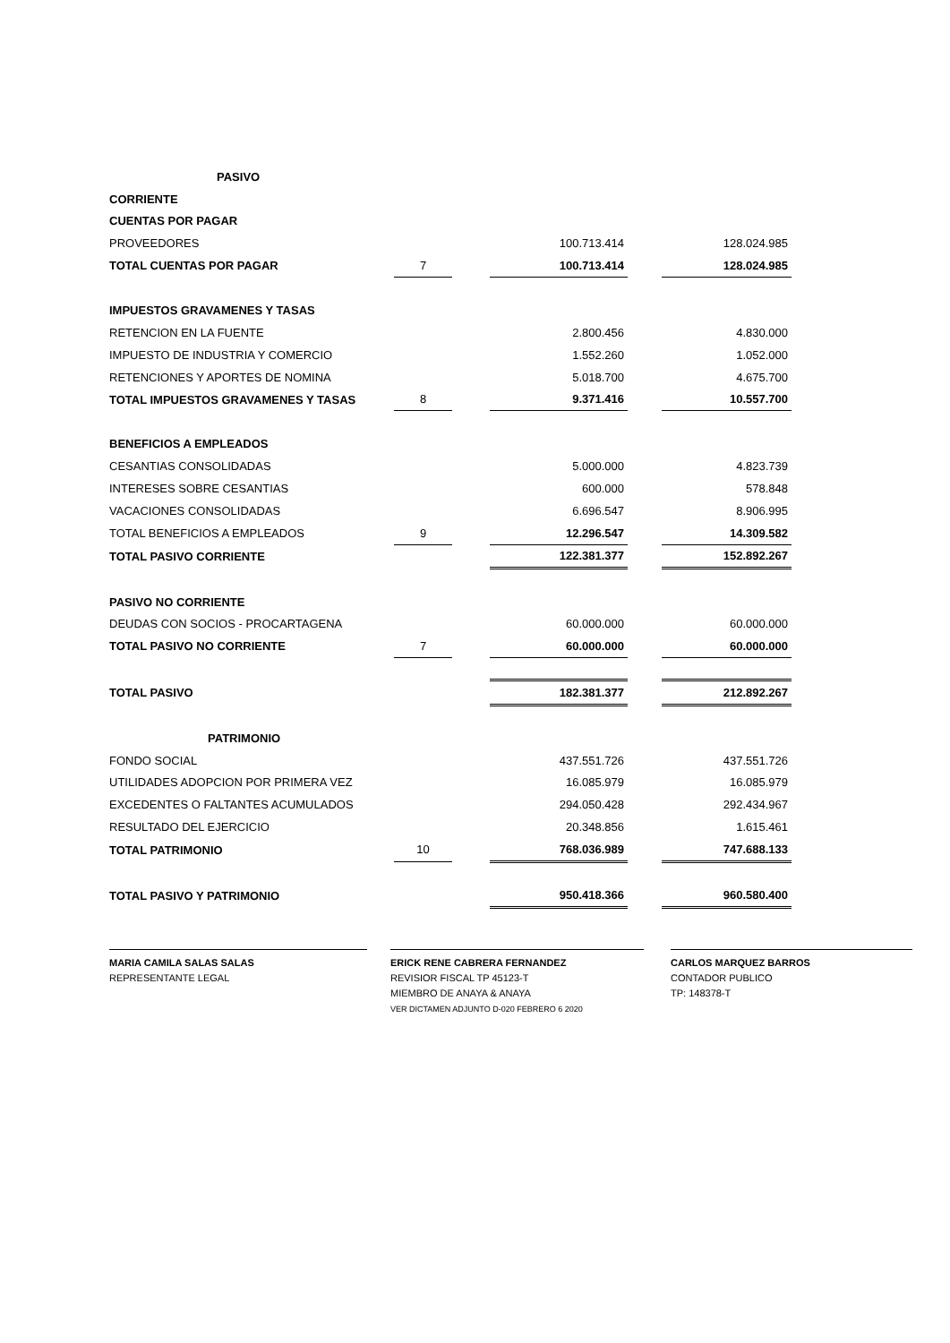| PASIVO | | | | | |
| CORRIENTE | | | | | |
| CUENTAS POR PAGAR | | | | | |
| PROVEEDORES | | | 100.713.414 | | 128.024.985 |
| TOTAL CUENTAS POR PAGAR | 7 | | 100.713.414 | | 128.024.985 |
| IMPUESTOS GRAVAMENES Y TASAS | | | | | |
| RETENCION EN LA FUENTE | | | 2.800.456 | | 4.830.000 |
| IMPUESTO DE INDUSTRIA Y COMERCIO | | | 1.552.260 | | 1.052.000 |
| RETENCIONES Y APORTES DE NOMINA | | | 5.018.700 | | 4.675.700 |
| TOTAL IMPUESTOS GRAVAMENES Y TASAS | 8 | | 9.371.416 | | 10.557.700 |
| BENEFICIOS A EMPLEADOS | | | | | |
| CESANTIAS CONSOLIDADAS | | | 5.000.000 | | 4.823.739 |
| INTERESES SOBRE CESANTIAS | | | 600.000 | | 578.848 |
| VACACIONES CONSOLIDADAS | | | 6.696.547 | | 8.906.995 |
| TOTAL BENEFICIOS A EMPLEADOS | 9 | | 12.296.547 | | 14.309.582 |
| TOTAL PASIVO CORRIENTE | | | 122.381.377 | | 152.892.267 |
| PASIVO NO CORRIENTE | | | | | |
| DEUDAS CON SOCIOS - PROCARTAGENA | | | 60.000.000 | | 60.000.000 |
| TOTAL PASIVO NO CORRIENTE | 7 | | 60.000.000 | | 60.000.000 |
| TOTAL PASIVO | | | 182.381.377 | | 212.892.267 |
| PATRIMONIO | | | | | |
| FONDO SOCIAL | | | 437.551.726 | | 437.551.726 |
| UTILIDADES ADOPCION POR PRIMERA VEZ | | | 16.085.979 | | 16.085.979 |
| EXCEDENTES O FALTANTES ACUMULADOS | | | 294.050.428 | | 292.434.967 |
| RESULTADO DEL EJERCICIO | | | 20.348.856 | | 1.615.461 |
| TOTAL PATRIMONIO | 10 | | 768.036.989 | | 747.688.133 |
| TOTAL PASIVO Y PATRIMONIO | | | 950.418.366 | | 960.580.400 |
MARIA CAMILA SALAS SALAS
REPRESENTANTE LEGAL
ERICK RENE CABRERA FERNANDEZ
REVISIOR FISCAL TP 45123-T
MIEMBRO DE ANAYA & ANAYA
VER DICTAMEN ADJUNTO D-020 FEBRERO 6 2020
CARLOS MARQUEZ BARROS
CONTADOR PUBLICO
TP: 148378-T